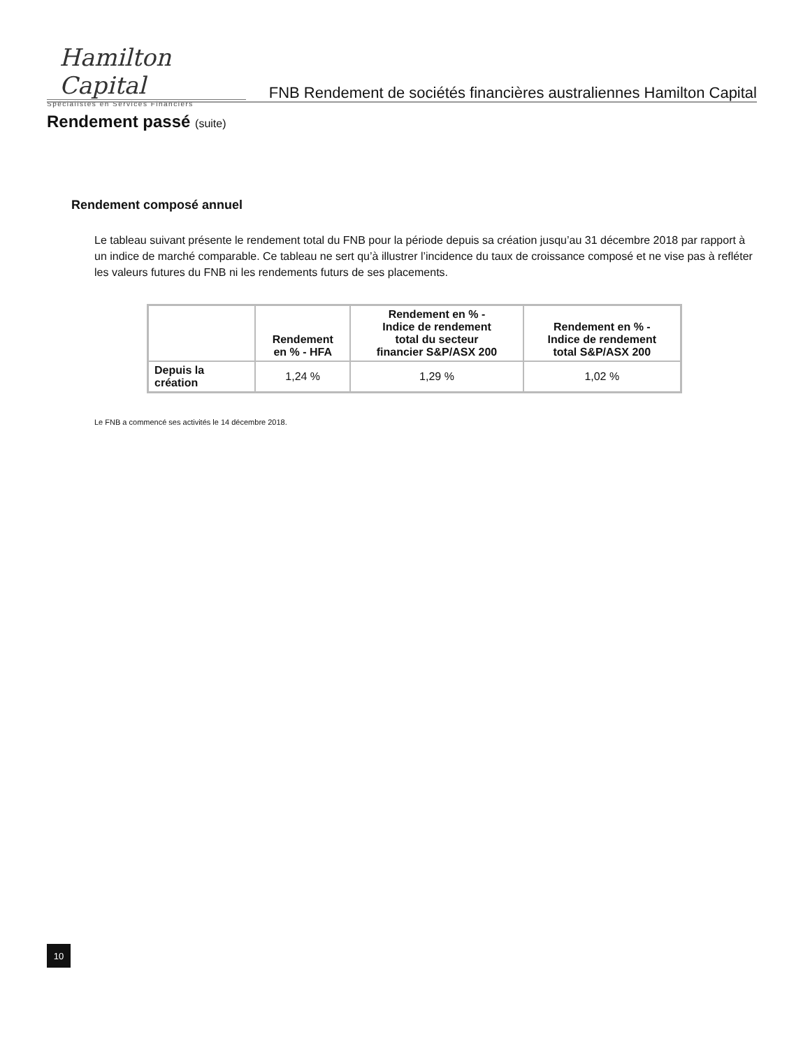Hamilton Capital
Spécialistes en Services Financiers
FNB Rendement de sociétés financières australiennes Hamilton Capital
Rendement passé (suite)
Rendement composé annuel
Le tableau suivant présente le rendement total du FNB pour la période depuis sa création jusqu’au 31 décembre 2018 par rapport à un indice de marché comparable. Ce tableau ne sert qu’à illustrer l’incidence du taux de croissance composé et ne vise pas à refléter les valeurs futures du FNB ni les rendements futurs de ses placements.
| | Rendement en % - HFA | Rendement en % - Indice de rendement total du secteur financier S&P/ASX 200 | Rendement en % - Indice de rendement total S&P/ASX 200 |
| --- | --- | --- | --- |
| Depuis la création | 1,24 % | 1,29 % | 1,02 % |
Le FNB a commencé ses activités le 14 décembre 2018.
10